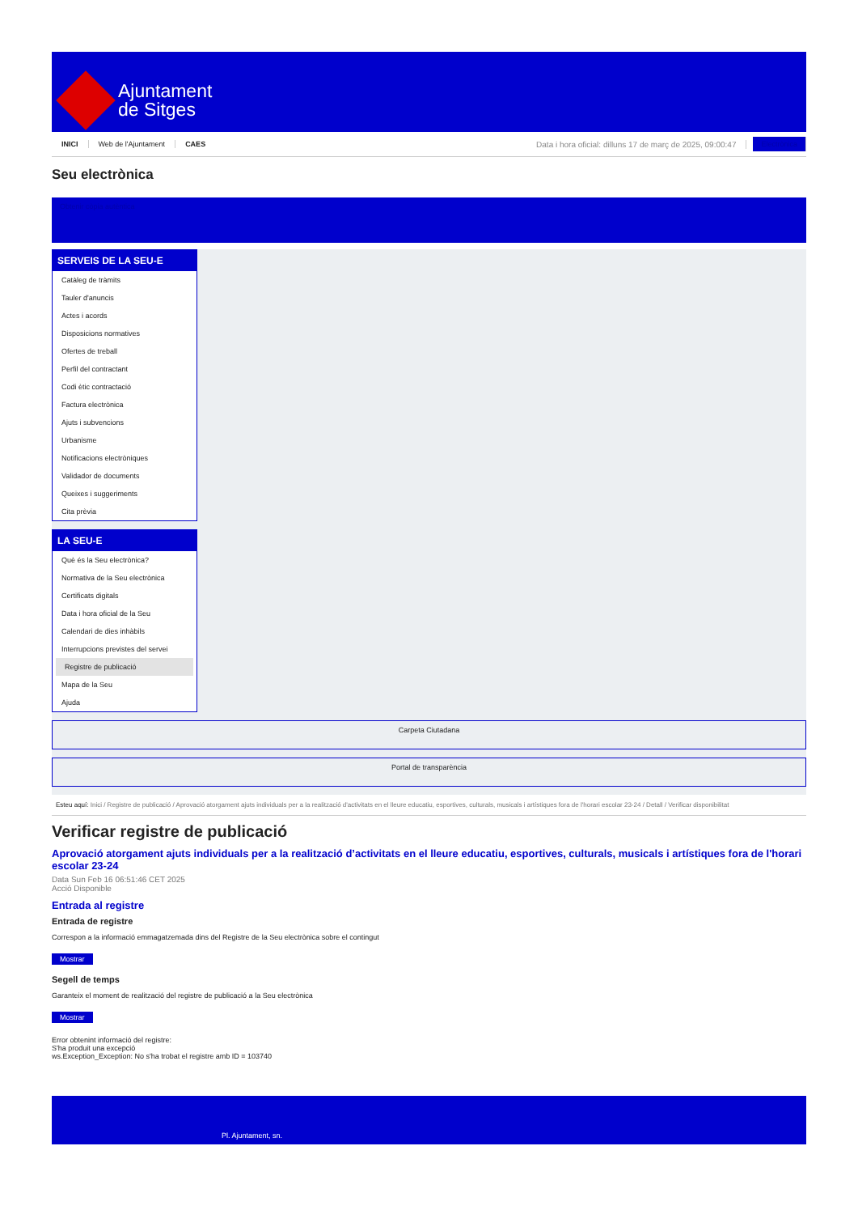Ajuntament
de Sitges
INICI Web de l'Ajuntament CAES Data i hora oficial: dilluns 17 de març de 2025, 09:00:47 Electrònica
Seu electrònica
Obtenir còpia autèntica
SERVEIS DE LA SEU-E
Catàleg de tràmits
Tauler d'anuncis
Actes i acords
Disposicions normatives
Ofertes de treball
Perfil del contractant
Codi ètic contractació
Factura electrònica
Ajuts i subvencions
Urbanisme
Notificacions electròniques
Validador de documents
Queixes i suggeriments
Cita prèvia
LA SEU-E
Què és la Seu electrònica?
Normativa de la Seu electrònica
Certificats digitals
Data i hora oficial de la Seu
Calendari de dies inhàbils
Interrupcions previstes del servei
Registre de publicació
Mapa de la Seu
Ajuda
Carpeta Ciutadana
Portal de transparència
Esteu aquí: Inici / Registre de publicació / Aprovació atorgament ajuts individuals per a la realització d'activitats en el lleure educatiu, esportives, culturals, musicals i artístiques fora de l'horari escolar 23-24 / Detall / Verificar disponibilitat
Verificar registre de publicació
Aprovació atorgament ajuts individuals per a la realització d’activitats en el lleure educatiu, esportives, culturals, musicals i artístiques fora de l'horari escolar 23-24
Data Sun Feb 16 06:51:46 CET 2025
Acció Disponible
Entrada al registre
Entrada de registre
Correspon a la informació emmagatzemada dins del Registre de la Seu electrònica sobre el contingut
Mostrar
Segell de temps
Garanteix el moment de realització del registre de publicació a la Seu electrònica
Mostrar
Error obtenint informació del registre:
S'ha produit una excepció
ws.Exception_Exception: No s'ha trobat el registre amb ID = 103740
Pl. Ajuntament, sn.